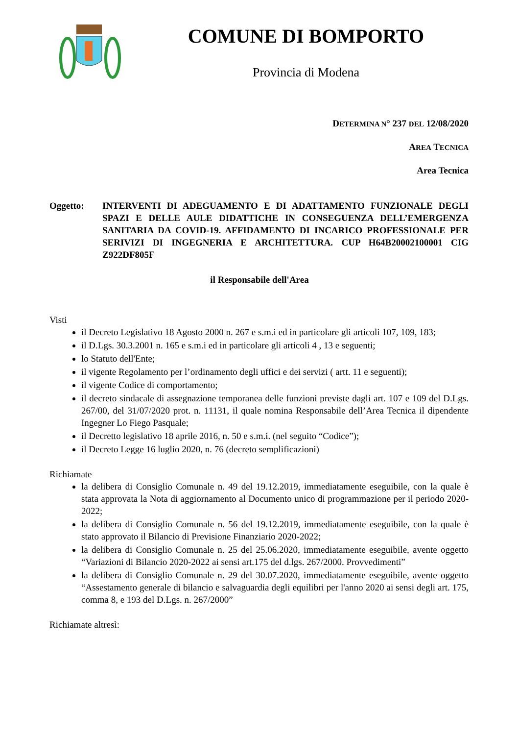COMUNE DI BOMPORTO
Provincia di Modena
DETERMINA N° 237 DEL 12/08/2020
AREA TECNICA
Area Tecnica
Oggetto: INTERVENTI DI ADEGUAMENTO E DI ADATTAMENTO FUNZIONALE DEGLI SPAZI E DELLE AULE DIDATTICHE IN CONSEGUENZA DELL’EMERGENZA SANITARIA DA COVID-19. AFFIDAMENTO DI INCARICO PROFESSIONALE PER SERIVIZI DI INGEGNERIA E ARCHITETTURA. CUP H64B20002100001 CIG Z922DF805F
il Responsabile dell'Area
Visti
il Decreto Legislativo 18 Agosto 2000 n. 267 e s.m.i ed in particolare gli articoli 107, 109, 183;
il D.Lgs. 30.3.2001 n. 165 e s.m.i ed in particolare gli articoli 4 , 13 e seguenti;
lo Statuto dell'Ente;
il vigente Regolamento per l’ordinamento degli uffici e dei servizi ( artt. 11 e seguenti);
il vigente Codice di comportamento;
il decreto sindacale di assegnazione temporanea delle funzioni previste dagli art. 107 e 109 del D.Lgs. 267/00, del 31/07/2020 prot. n. 11131, il quale nomina Responsabile dell’Area Tecnica il dipendente Ingegner Lo Fiego Pasquale;
il Decretto legislativo 18 aprile 2016, n. 50 e s.m.i. (nel seguito “Codice”);
il Decreto Legge 16 luglio 2020, n. 76 (decreto semplificazioni)
Richiamate
la delibera di Consiglio Comunale n. 49 del 19.12.2019, immediatamente eseguibile, con la quale è stata approvata la Nota di aggiornamento al Documento unico di programmazione per il periodo 2020-2022;
la delibera di Consiglio Comunale n. 56 del 19.12.2019, immediatamente eseguibile, con la quale è stato approvato il Bilancio di Previsione Finanziario 2020-2022;
la delibera di Consiglio Comunale n. 25 del 25.06.2020, immediatamente eseguibile, avente oggetto “Variazioni di Bilancio 2020-2022 ai sensi art.175 del d.lgs. 267/2000. Provvedimenti”
la delibera di Consiglio Comunale n. 29 del 30.07.2020, immediatamente eseguibile, avente oggetto “Assestamento generale di bilancio e salvaguardia degli equilibri per l'anno 2020 ai sensi degli art. 175, comma 8, e 193 del D.Lgs. n. 267/2000”
Richiamate altresì: